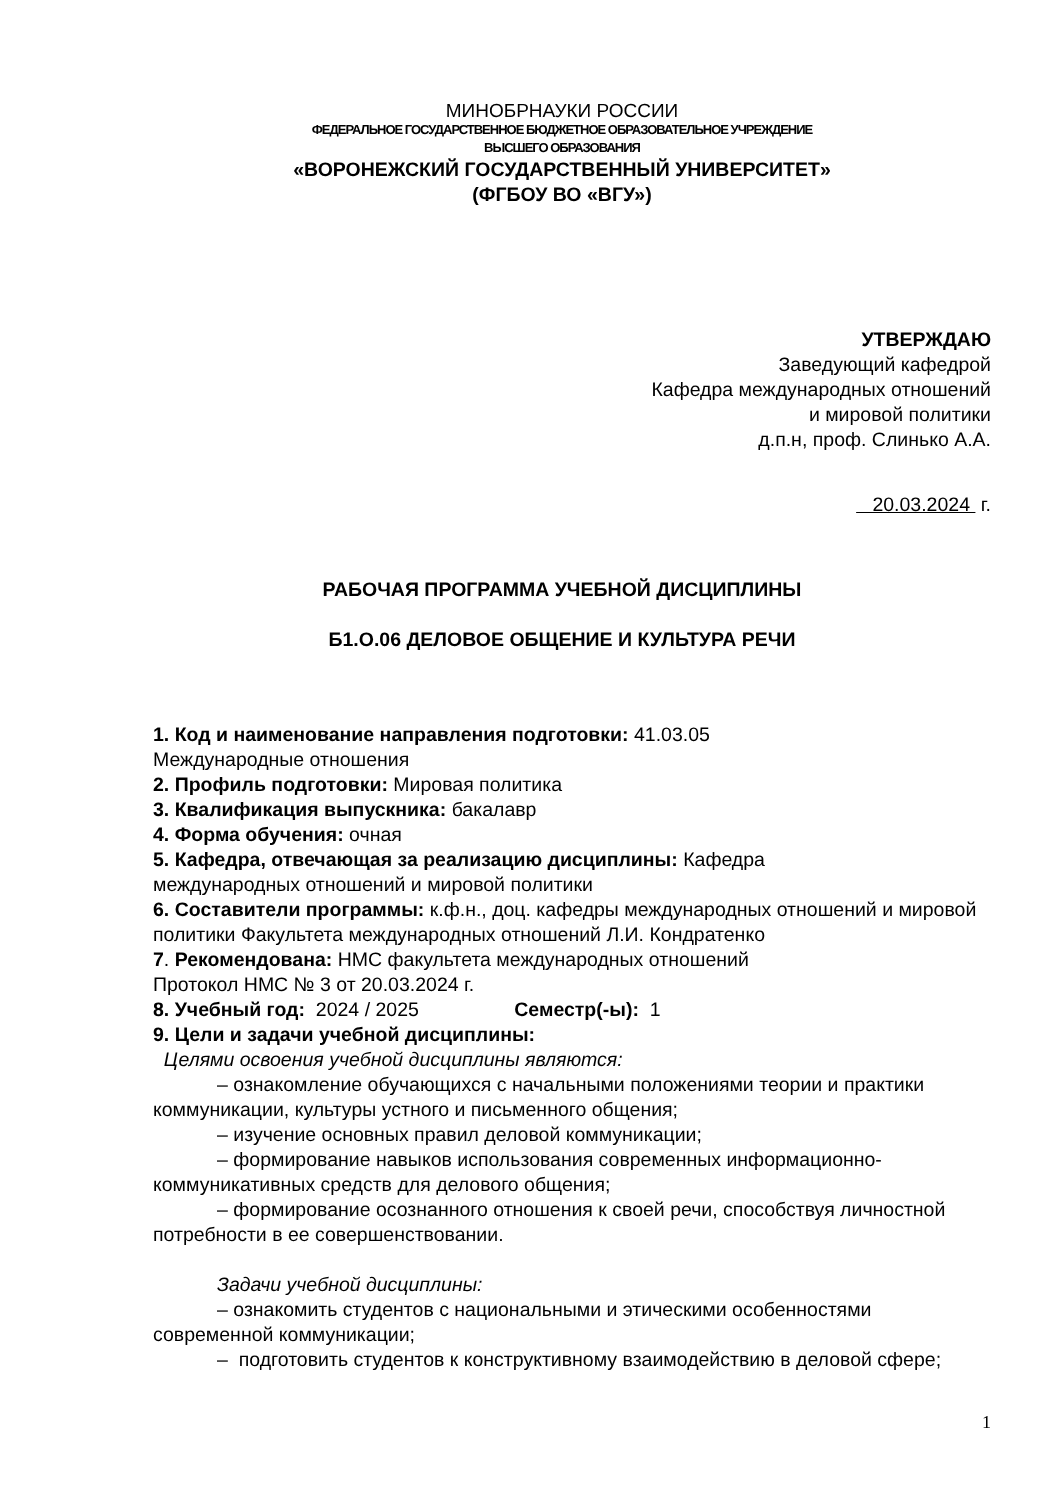МИНОБРНАУКИ РОССИИ
ФЕДЕРАЛЬНОЕ ГОСУДАРСТВЕННОЕ БЮДЖЕТНОЕ ОБРАЗОВАТЕЛЬНОЕ УЧРЕЖДЕНИЕ
ВЫСШЕГО ОБРАЗОВАНИЯ
«ВОРОНЕЖСКИЙ ГОСУДАРСТВЕННЫЙ УНИВЕРСИТЕТ»
(ФГБОУ ВО «ВГУ»)
УТВЕРЖДАЮ
Заведующий кафедрой
Кафедра международных отношений
и мировой политики
д.п.н, проф. Слинько А.А.
20.03.2024 г.
РАБОЧАЯ ПРОГРАММА УЧЕБНОЙ ДИСЦИПЛИНЫ
Б1.О.06 ДЕЛОВОЕ ОБЩЕНИЕ И КУЛЬТУРА РЕЧИ
1. Код и наименование направления подготовки: 41.03.05
Международные отношения
2. Профиль подготовки: Мировая политика
3. Квалификация выпускника: бакалавр
4. Форма обучения: очная
5. Кафедра, отвечающая за реализацию дисциплины: Кафедра
международных отношений и мировой политики
6. Составители программы: к.ф.н., доц. кафедры международных отношений и мировой политики Факультета международных отношений Л.И. Кондратенко
7. Рекомендована: НМС факультета международных отношений
Протокол НМС № 3 от 20.03.2024 г.
8. Учебный год: 2024 / 2025 Семестр(-ы): 1
9. Цели и задачи учебной дисциплины:
Целями освоения учебной дисциплины являются:
– ознакомление обучающихся с начальными положениями теории и практики коммуникации, культуры устного и письменного общения;
– изучение основных правил деловой коммуникации;
– формирование навыков использования современных информационно-коммуникативных средств для делового общения;
– формирование осознанного отношения к своей речи, способствуя личностной потребности в ее совершенствовании.
Задачи учебной дисциплины:
– ознакомить студентов с национальными и этическими особенностями современной коммуникации;
– подготовить студентов к конструктивному взаимодействию в деловой сфере;
1